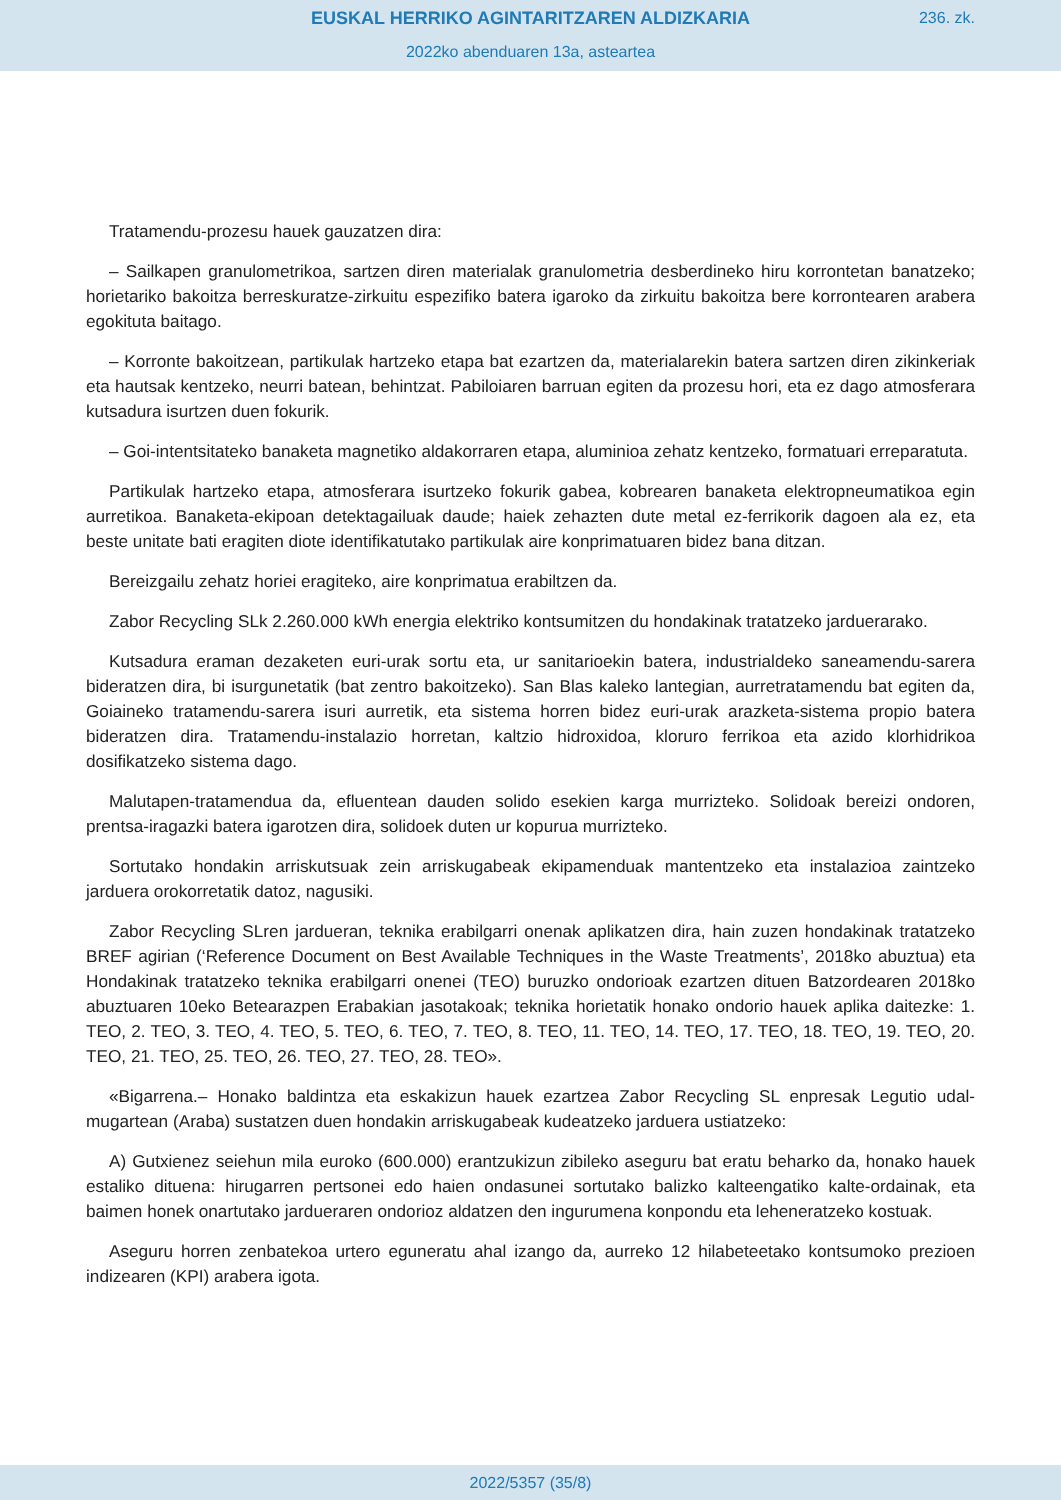EUSKAL HERRIKO AGINTARITZAREN ALDIZKARIA
236. zk.
2022ko abenduaren 13a, asteartea
Tratamendu-prozesu hauek gauzatzen dira:
– Sailkapen granulometrikoa, sartzen diren materialak granulometria desberdineko hiru korrontetan banatzeko; horietariko bakoitza berreskuratze-zirkuitu espezifiko batera igaroko da zirkuitu bakoitza bere korrontearen arabera egokituta baitago.
– Korronte bakoitzean, partikulak hartzeko etapa bat ezartzen da, materialarekin batera sartzen diren zikinkeriak eta hautsak kentzeko, neurri batean, behintzat. Pabiloiaren barruan egiten da prozesu hori, eta ez dago atmosferara kutsadura isurtzen duen fokurik.
– Goi-intentsitateko banaketa magnetiko aldakorraren etapa, aluminioa zehatz kentzeko, formatuari erreparatuta.
Partikulak hartzeko etapa, atmosferara isurtzeko fokurik gabea, kobrearen banaketa elektropneumatikoa egin aurretikoa. Banaketa-ekipoan detektagailuak daude; haiek zehazten dute metal ez-ferrikorik dagoen ala ez, eta beste unitate bati eragiten diote identifikatutako partikulak aire konprimatuaren bidez bana ditzan.
Bereizgailu zehatz horiei eragiteko, aire konprimatua erabiltzen da.
Zabor Recycling SLk 2.260.000 kWh energia elektriko kontsumitzen du hondakinak tratatzeko jarduerarako.
Kutsadura eraman dezaketen euri-urak sortu eta, ur sanitarioekin batera, industrialdeko saneamendu-sarera bideratzen dira, bi isurgunetatik (bat zentro bakoitzeko). San Blas kaleko lantegian, aurretratamendu bat egiten da, Goiaineko tratamendu-sarera isuri aurretik, eta sistema horren bidez euri-urak arazketa-sistema propio batera bideratzen dira. Tratamendu-instalazio horretan, kaltzio hidroxidoa, kloruro ferrikoa eta azido klorhidrikoa dosifikatzeko sistema dago.
Malutapen-tratamendua da, efluentean dauden solido esekien karga murrizteko. Solidoak bereizi ondoren, prentsa-iragazki batera igarotzen dira, solidoek duten ur kopurua murrizteko.
Sortutako hondakin arriskutsuak zein arriskugabeak ekipamenduak mantentzeko eta instalazioa zaintzeko jarduera orokorretatik datoz, nagusiki.
Zabor Recycling SLren jardueran, teknika erabilgarri onenak aplikatzen dira, hain zuzen hondakinak tratatzeko BREF agirian (‘Reference Document on Best Available Techniques in the Waste Treatments’, 2018ko abuztua) eta Hondakinak tratatzeko teknika erabilgarri onenei (TEO) buruzko ondorioak ezartzen dituen Batzordearen 2018ko abuztuaren 10eko Betearazpen Erabakian jasotakoak; teknika horietatik honako ondorio hauek aplika daitezke: 1. TEO, 2. TEO, 3. TEO, 4. TEO, 5. TEO, 6. TEO, 7. TEO, 8. TEO, 11. TEO, 14. TEO, 17. TEO, 18. TEO, 19. TEO, 20. TEO, 21. TEO, 25. TEO, 26. TEO, 27. TEO, 28. TEO».
«Bigarrena.– Honako baldintza eta eskakizun hauek ezartzea Zabor Recycling SL enpresak Legutio udal-mugartean (Araba) sustatzen duen hondakin arriskugabeak kudeatzeko jarduera ustiatzeko:
A) Gutxienez seiehun mila euroko (600.000) erantzukizun zibileko aseguru bat eratu beharko da, honako hauek estaliko dituena: hirugarren pertsonei edo haien ondasunei sortutako balizko kalteengatiko kalte-ordainak, eta baimen honek onartutako jardueraren ondorioz aldatzen den ingurumena konpondu eta leheneratzeko kostuak.
Aseguru horren zenbatekoa urtero eguneratu ahal izango da, aurreko 12 hilabeteetako kontsumoko prezioen indizearen (KPI) arabera igota.
2022/5357 (35/8)